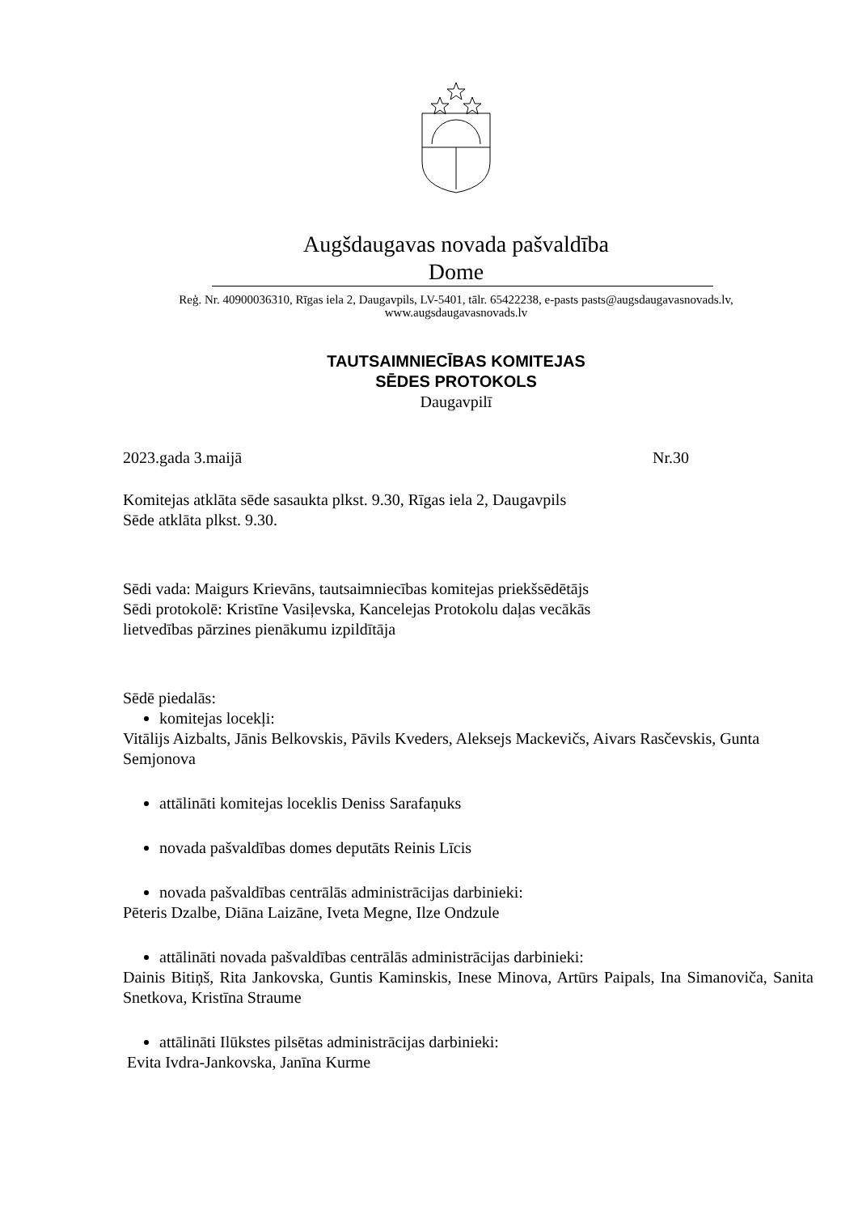Augšdaugavas novada pašvaldība
Dome
Reģ. Nr. 40900036310, Rīgas iela 2, Daugavpils, LV-5401, tālr. 65422238, e-pasts pasts@augsdaugavasnovads.lv,
www.augsdaugavasnovads.lv
TAUTSAIMNIECĪBAS KOMITEJAS
SĒDES PROTOKOLS
Daugavpilī
2023.gada 3.maijā Nr.30
Komitejas atklāta sēde sasaukta plkst. 9.30, Rīgas iela 2, Daugavpils
Sēde atklāta plkst. 9.30.
Sēdi vada: Maigurs Krievāns, tautsaimniecības komitejas priekšsēdētājs
Sēdi protokolē: Kristīne Vasiļevska, Kancelejas Protokolu daļas vecākās
lietvedības pārzines pienākumu izpildītāja
Sēdē piedalās:
komitejas locekļi:
Vitālijs Aizbalts, Jānis Belkovskis, Pāvils Kveders, Aleksejs Mackevičs, Aivars Rasčevskis, Gunta Semjonova
attālināti komitejas loceklis Deniss Sarafaņuks
novada pašvaldības domes deputāts Reinis Līcis
novada pašvaldības centrālās administrācijas darbinieki:
Pēteris Dzalbe, Diāna Laizāne, Iveta Megne, Ilze Ondzule
attālināti novada pašvaldības centrālās administrācijas darbinieki:
Dainis Bitiņš, Rita Jankovska, Guntis Kaminskis, Inese Minova, Artūrs Paipals, Ina Simanoviča, Sanita Snetkova, Kristīna Straume
attālināti Ilūkstes pilsētas administrācijas darbinieki:
Evita Ivdra-Jankovska, Janīna Kurme